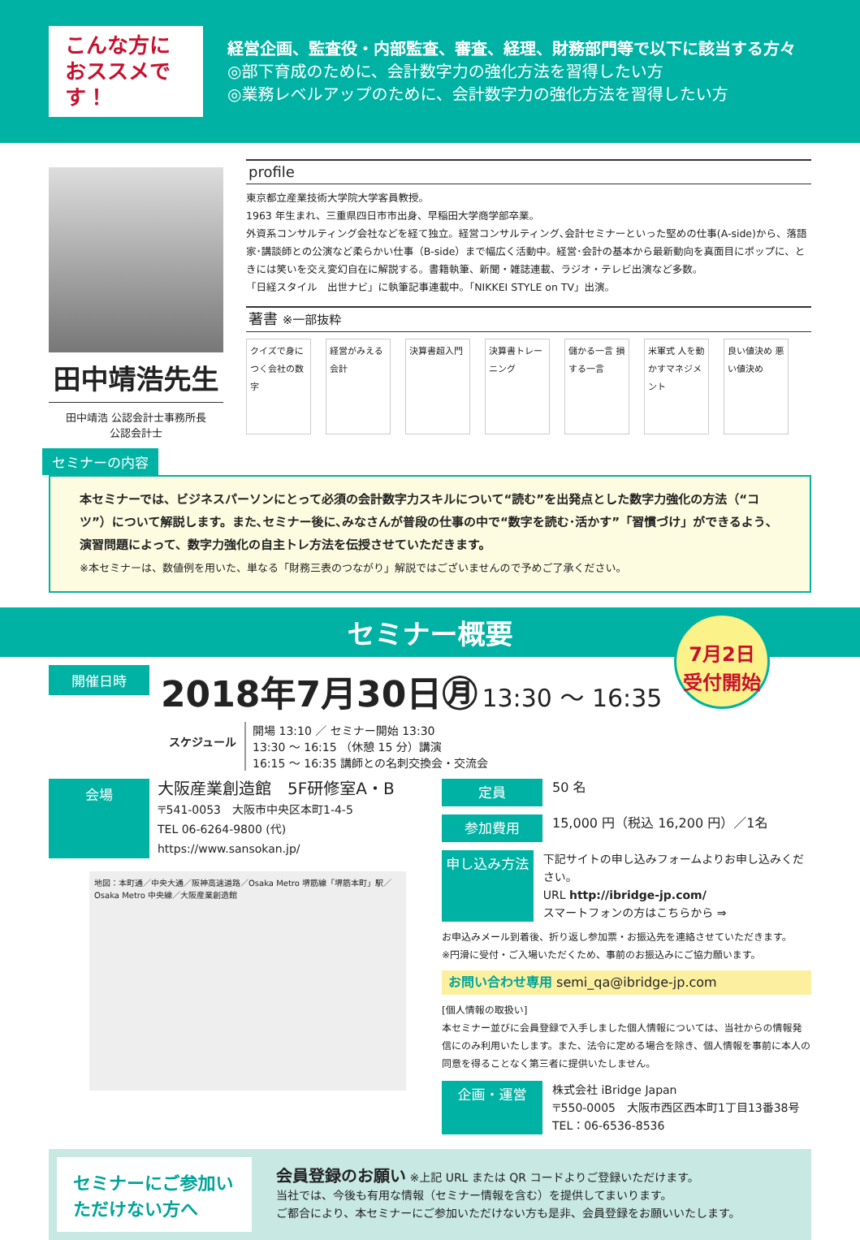こんな方に
おススメです！
経営企画、監査役・内部監査、審査、経理、財務部門等で以下に該当する方々
◎部下育成のために、会計数字力の強化方法を習得したい方
◎業務レベルアップのために、会計数字力の強化方法を習得したい方
田中靖浩先生
田中靖浩 公認会計士事務所長
公認会計士
profile
東京都立産業技術大学院大学客員教授。
1963 年生まれ、三重県四日市市出身、早稲田大学商学部卒業。
外資系コンサルティング会社などを経て独立。経営コンサルティング､会計セミナーといった堅めの仕事(A-side)から、落語家･講談師との公演など柔らかい仕事（B-side）まで幅広く活動中。経営･会計の基本から最新動向を真面目にポップに、ときには笑いを交え変幻自在に解説する。書籍執筆、新聞・雑誌連載、ラジオ・テレビ出演など多数。
「日経スタイル　出世ナビ」に執筆記事連載中。「NIKKEI STYLE on TV」出演。
著書 ※一部抜粋
クイズで身につく会社の数字
経営がみえる会計
決算書超入門 決算書トレーニング
儲かる一言 損する一言
米軍式 人を動かすマネジメント
良い値決め 悪い値決め
セミナーの内容
本セミナーでは、ビジネスパーソンにとって必須の会計数字力スキルについて“読む”を出発点とした数字力強化の方法（“コツ”）について解説します。また､セミナー後に､みなさんが普段の仕事の中で“数字を読む･活かす”「習慣づけ」ができるよう、演習問題によって、数字力強化の自主トレ方法を伝授させていただきます。
※本セミナーは、数値例を用いた、単なる「財務三表のつながり」解説ではございませんので予めご了承ください。
セミナー概要
7月2日
受付開始
開催日時
2018年7月30日㊊ 13:30 ～ 16:35
スケジュール
開場 13:10 ／ セミナー開始 13:30
13:30 ～ 16:15 （休憩 15 分）講演
16:15 ～ 16:35 講師との名刺交換会・交流会
会場
大阪産業創造館　5F研修室A・B
〒541-0053　大阪市中央区本町1-4-5
TEL 06-6264-9800 (代)
https://www.sansokan.jp/
地図：本町通／中央大通／阪神高速道路／Osaka Metro 堺筋線「堺筋本町」駅／Osaka Metro 中央線／大阪産業創造館
定員 50 名
参加費用 15,000 円（税込 16,200 円）／1名
申し込み方法
下記サイトの申し込みフォームよりお申し込みください。
URL http://ibridge-jp.com/
スマートフォンの方はこちらから ⇒
お申込みメール到着後、折り返し参加票・お振込先を連絡させていただきます。
※円滑に受付・ご入場いただくため、事前のお振込みにご協力願います。
お問い合わせ専用 semi_qa@ibridge-jp.com
[個人情報の取扱い]
本セミナー並びに会員登録で入手しました個人情報については、当社からの情報発信にのみ利用いたします。また、法令に定める場合を除き、個人情報を事前に本人の同意を得ることなく第三者に提供いたしません。
企画・運営
株式会社 iBridge Japan
〒550-0005　大阪市西区西本町1丁目13番38号
TEL：06-6536-8536
セミナーにご参加いただけない方へ
会員登録のお願い ※上記 URL または QR コードよりご登録いただけます。
当社では、今後も有用な情報（セミナー情報を含む）を提供してまいります。
ご都合により、本セミナーにご参加いただけない方も是非、会員登録をお願いいたします。